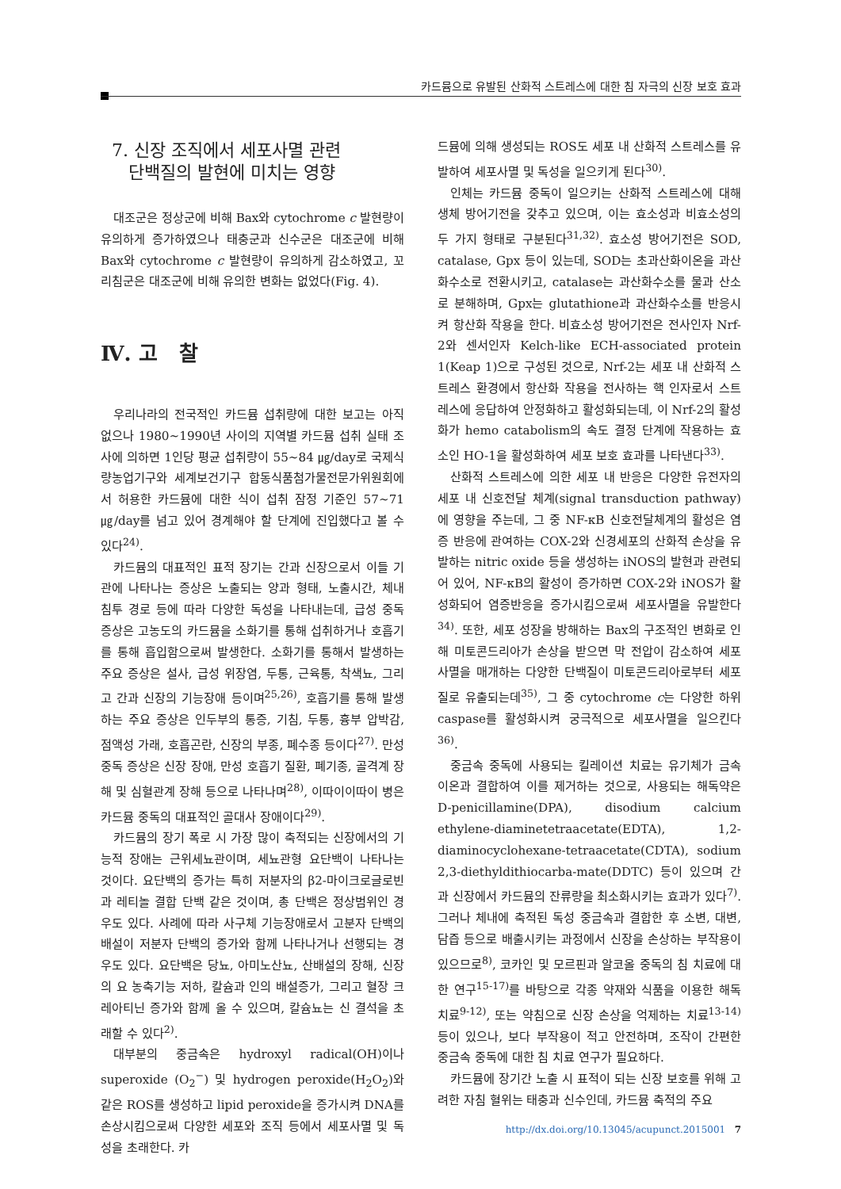카드뮴으로 유발된 산화적 스트레스에 대한 침 자극의 신장 보호 효과
7. 신장 조직에서 세포사멸 관련
단백질의 발현에 미치는 영향
대조군은 정상군에 비해 Bax와 cytochrome c 발현량이 유의하게 증가하였으나 태충군과 신수군은 대조군에 비해 Bax와 cytochrome c 발현량이 유의하게 감소하였고, 꼬리침군은 대조군에 비해 유의한 변화는 없었다(Fig. 4).
Ⅳ. 고 찰
우리나라의 전국적인 카드뮴 섭취량에 대한 보고는 아직 없으나 1980~1990년 사이의 지역별 카드뮴 섭취 실태 조사에 의하면 1인당 평균 섭취량이 55~84 ㎍/day로 국제식량농업기구와 세계보건기구 합동식품첨가물전문가위원회에서 허용한 카드뮴에 대한 식이 섭취 잠정 기준인 57~71 ㎍/day를 넘고 있어 경계해야 할 단계에 진입했다고 볼 수 있다<sup>24)</sup>.
카드뮴의 대표적인 표적 장기는 간과 신장으로서 이들 기관에 나타나는 증상은 노출되는 양과 형태, 노출시간, 체내 침투 경로 등에 따라 다양한 독성을 나타내는데, 급성 중독 증상은 고농도의 카드뮴을 소화기를 통해 섭취하거나 호흡기를 통해 흡입함으로써 발생한다. 소화기를 통해서 발생하는 주요 증상은 설사, 급성 위장염, 두통, 근육통, 착색뇨, 그리고 간과 신장의 기능장애 등이며<sup>25,26)</sup>, 호흡기를 통해 발생하는 주요 증상은 인두부의 통증, 기침, 두통, 흉부 압박감, 점액성 가래, 호흡곤란, 신장의 부종, 폐수종 등이다<sup>27)</sup>. 만성 중독 증상은 신장 장애, 만성 호흡기 질환, 폐기종, 골격계 장해 및 심혈관계 장해 등으로 나타나며<sup>28)</sup>, 이따이이따이 병은 카드뮴 중독의 대표적인 골대사 장애이다<sup>29)</sup>.
카드뮴의 장기 폭로 시 가장 많이 축적되는 신장에서의 기능적 장애는 근위세뇨관이며, 세뇨관형 요단백이 나타나는 것이다. 요단백의 증가는 특히 저분자의 β2-마이크로글로빈과 레티놀 결합 단백 같은 것이며, 총 단백은 정상범위인 경우도 있다. 사례에 따라 사구체 기능장애로서 고분자 단백의 배설이 저분자 단백의 증가와 함께 나타나거나 선행되는 경우도 있다. 요단백은 당뇨, 아미노산뇨, 산배설의 장해, 신장의 요 농축기능 저하, 칼슘과 인의 배설증가, 그리고 혈장 크레아티닌 증가와 함께 올 수 있으며, 칼슘뇨는 신 결석을 초래할 수 있다<sup>2)</sup>.
대부분의 중금속은 hydroxyl radical(OH)이나 superoxide (O<sub>2</sub><sup>−</sup>) 및 hydrogen peroxide(H<sub>2</sub>O<sub>2</sub>)와 같은 ROS를 생성하고 lipid peroxide을 증가시켜 DNA를 손상시킴으로써 다양한 세포와 조직 등에서 세포사멸 및 독성을 초래한다. 카
드뮴에 의해 생성되는 ROS도 세포 내 산화적 스트레스를 유발하여 세포사멸 및 독성을 일으키게 된다<sup>30)</sup>.
인체는 카드뮴 중독이 일으키는 산화적 스트레스에 대해 생체 방어기전을 갖추고 있으며, 이는 효소성과 비효소성의 두 가지 형태로 구분된다<sup>31,32)</sup>. 효소성 방어기전은 SOD, catalase, Gpx 등이 있는데, SOD는 초과산화이온을 과산화수소로 전환시키고, catalase는 과산화수소를 물과 산소로 분해하며, Gpx는 glutathione과 과산화수소를 반응시켜 항산화 작용을 한다. 비효소성 방어기전은 전사인자 Nrf-2와 센서인자 Kelch-like ECH-associated protein 1(Keap 1)으로 구성된 것으로, Nrf-2는 세포 내 산화적 스트레스 환경에서 항산화 작용을 전사하는 핵 인자로서 스트레스에 응답하여 안정화하고 활성화되는데, 이 Nrf-2의 활성화가 hemo catabolism의 속도 결정 단계에 작용하는 효소인 HO-1을 활성화하여 세포 보호 효과를 나타낸다<sup>33)</sup>.
산화적 스트레스에 의한 세포 내 반응은 다양한 유전자의 세포 내 신호전달 체계(signal transduction pathway)에 영향을 주는데, 그 중 NF-κB 신호전달체계의 활성은 염증 반응에 관여하는 COX-2와 신경세포의 산화적 손상을 유발하는 nitric oxide 등을 생성하는 iNOS의 발현과 관련되어 있어, NF-κB의 활성이 증가하면 COX-2와 iNOS가 활성화되어 염증반응을 증가시킴으로써 세포사멸을 유발한다<sup>34)</sup>. 또한, 세포 성장을 방해하는 Bax의 구조적인 변화로 인해 미토콘드리아가 손상을 받으면 막 전압이 감소하여 세포사멸을 매개하는 다양한 단백질이 미토콘드리아로부터 세포질로 유출되는데<sup>35)</sup>, 그 중 cytochrome c는 다양한 하위 caspase를 활성화시켜 궁극적으로 세포사멸을 일으킨다<sup>36)</sup>.
중금속 중독에 사용되는 킬레이션 치료는 유기체가 금속 이온과 결합하여 이를 제거하는 것으로, 사용되는 해독약은 D-penicillamine(DPA), disodium calcium ethylene-diaminetetraacetate(EDTA), 1,2-diaminocyclohexane-tetraacetate(CDTA), sodium 2,3-diethyldithiocarba-mate(DDTC) 등이 있으며 간과 신장에서 카드뮴의 잔류량을 최소화시키는 효과가 있다<sup>7)</sup>. 그러나 체내에 축적된 독성 중금속과 결합한 후 소변, 대변, 담즙 등으로 배출시키는 과정에서 신장을 손상하는 부작용이 있으므로<sup>8)</sup>, 코카인 및 모르핀과 알코올 중독의 침 치료에 대한 연구<sup>15-17)</sup>를 바탕으로 각종 약재와 식품을 이용한 해독 치료<sup>9-12)</sup>, 또는 약침으로 신장 손상을 억제하는 치료<sup>13-14)</sup> 등이 있으나, 보다 부작용이 적고 안전하며, 조작이 간편한 중금속 중독에 대한 침 치료 연구가 필요하다.
카드뮴에 장기간 노출 시 표적이 되는 신장 보호를 위해 고려한 자침 혈위는 태충과 신수인데, 카드뮴 축적의 주요
http://dx.doi.org/10.13045/acupunct.2015001 7